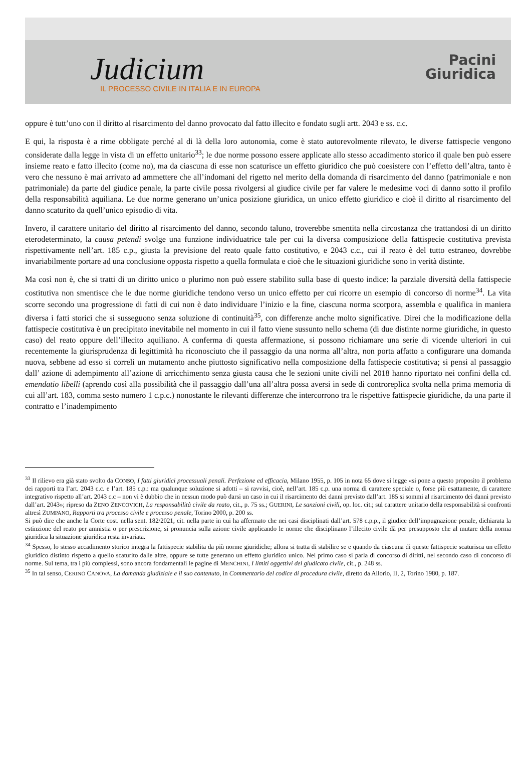Judicium
IL PROCESSO CIVILE IN ITALIA E IN EUROPA
Pacini
Giuridica
oppure è tutt’uno con il diritto al risarcimento del danno provocato dal fatto illecito e fondato sugli artt. 2043 e ss. c.c.
E qui, la risposta è a rime obbligate perché al di là della loro autonomia, come è stato autorevolmente rilevato, le diverse fattispecie vengono considerate dalla legge in vista di un effetto unitario<sup>33</sup>; le due norme possono essere applicate allo stesso accadimento storico il quale ben può essere insieme reato e fatto illecito (come no), ma da ciascuna di esse non scaturisce un effetto giuridico che può coesistere con l’effetto dell’altra, tanto è vero che nessuno è mai arrivato ad ammettere che all’indomani del rigetto nel merito della domanda di risarcimento del danno (patrimoniale e non patrimoniale) da parte del giudice penale, la parte civile possa rivolgersi al giudice civile per far valere le medesime voci di danno sotto il profilo della responsabilità aquiliana. Le due norme generano un’unica posizione giuridica, un unico effetto giuridico e cioè il diritto al risarcimento del danno scaturito da quell’unico episodio di vita.
Invero, il carattere unitario del diritto al risarcimento del danno, secondo taluno, troverebbe smentita nella circostanza che trattandosi di un diritto eterodeterminato, la causa petendi svolge una funzione individuatrice tale per cui la diversa composizione della fattispecie costitutiva prevista rispettivamente nell’art. 185 c.p., giusta la previsione del reato quale fatto costitutivo, e 2043 c.c., cui il reato è del tutto estraneo, dovrebbe invariabilmente portare ad una conclusione opposta rispetto a quella formulata e cioè che le situazioni giuridiche sono in verità distinte.
Ma così non è, che si tratti di un diritto unico o plurimo non può essere stabilito sulla base di questo indice: la parziale diversità della fattispecie costitutiva non smentisce che le due norme giuridiche tendono verso un unico effetto per cui ricorre un esempio di concorso di norme<sup>34</sup>. La vita scorre secondo una progressione di fatti di cui non è dato individuare l’inizio e la fine, ciascuna norma scorpora, assembla e qualifica in maniera diversa i fatti storici che si susseguono senza soluzione di continuità<sup>35</sup>, con differenze anche molto significative. Direi che la modificazione della fattispecie costitutiva è un precipitato inevitabile nel momento in cui il fatto viene sussunto nello schema (di due distinte norme giuridiche, in questo caso) del reato oppure dell’illecito aquiliano. A conferma di questa affermazione, si possono richiamare una serie di vicende ulteriori in cui recentemente la giurisprudenza di legittimità ha riconosciuto che il passaggio da una norma all’altra, non porta affatto a configurare una domanda nuova, sebbene ad esso si correli un mutamento anche piuttosto significativo nella composizione della fattispecie costitutiva; si pensi al passaggio dall’ azione di adempimento all’azione di arricchimento senza giusta causa che le sezioni unite civili nel 2018 hanno riportato nei confini della cd. emendatio libelli (aprendo così alla possibilità che il passaggio dall’una all’altra possa aversi in sede di controreplica svolta nella prima memoria di cui all’art. 183, comma sesto numero 1 c.p.c.) nonostante le rilevanti differenze che intercorrono tra le rispettive fattispecie giuridiche, da una parte il contratto e l’inadempimento
<sup>33</sup> Il rilievo era già stato svolto da CONSO, I fatti giuridici processuali penali. Perfezione ed efficacia, Milano 1955, p. 105 in nota 65 dove si legge «si pone a questo proposito il problema dei rapporti tra l’art. 2043 c.c. e l’art. 185 c.p.: ma qualunque soluzione si adotti – si ravvisi, cioè, nell’art. 185 c.p. una norma di carattere speciale o, forse più esattamente, di carattere integrativo rispetto all’art. 2043 c.c – non vi è dubbio che in nessun modo può darsi un caso in cui il risarcimento dei danni previsto dall’art. 185 si sommi al risarcimento dei danni previsto dall’art. 2043»; ripreso da ZENO ZENCOVICH, La responsabilità civile da reato, cit., p. 75 ss.; GUERINI, Le sanzioni civili, op. loc. cit.; sul carattere unitario della responsabilità si confronti altresì ZUMPANO, Rapporti tra processo civile e processo penale, Torino 2000, p. 200 ss.
Si può dire che anche la Corte cost. nella sent. 182/2021, cit. nella parte in cui ha affermato che nei casi disciplinati dall’art. 578 c.p.p., il giudice dell’impugnazione penale, dichiarata la estinzione del reato per amnistia o per prescrizione, si pronuncia sulla azione civile applicando le norme che disciplinano l’illecito civile dà per presupposto che al mutare della norma giuridica la situazione giuridica resta invariata.
<sup>34</sup> Spesso, lo stesso accadimento storico integra la fattispecie stabilita da più norme giuridiche; allora si tratta di stabilire se e quando da ciascuna di queste fattispecie scaturisca un effetto giuridico distinto rispetto a quello scaturito dalle altre, oppure se tutte generano un effetto giuridico unico. Nel primo caso si parla di concorso di diritti, nel secondo caso di concorso di norme. Sul tema, tra i più complessi, sono ancora fondamentali le pagine di MENCHINI, I limiti oggettivi del giudicato civile, cit., p. 248 ss.
<sup>35</sup> In tal senso, CERINO CANOVA, La domanda giudiziale e il suo contenuto, in Commentario del codice di procedura civile, diretto da Allorio, II, 2, Torino 1980, p. 187.